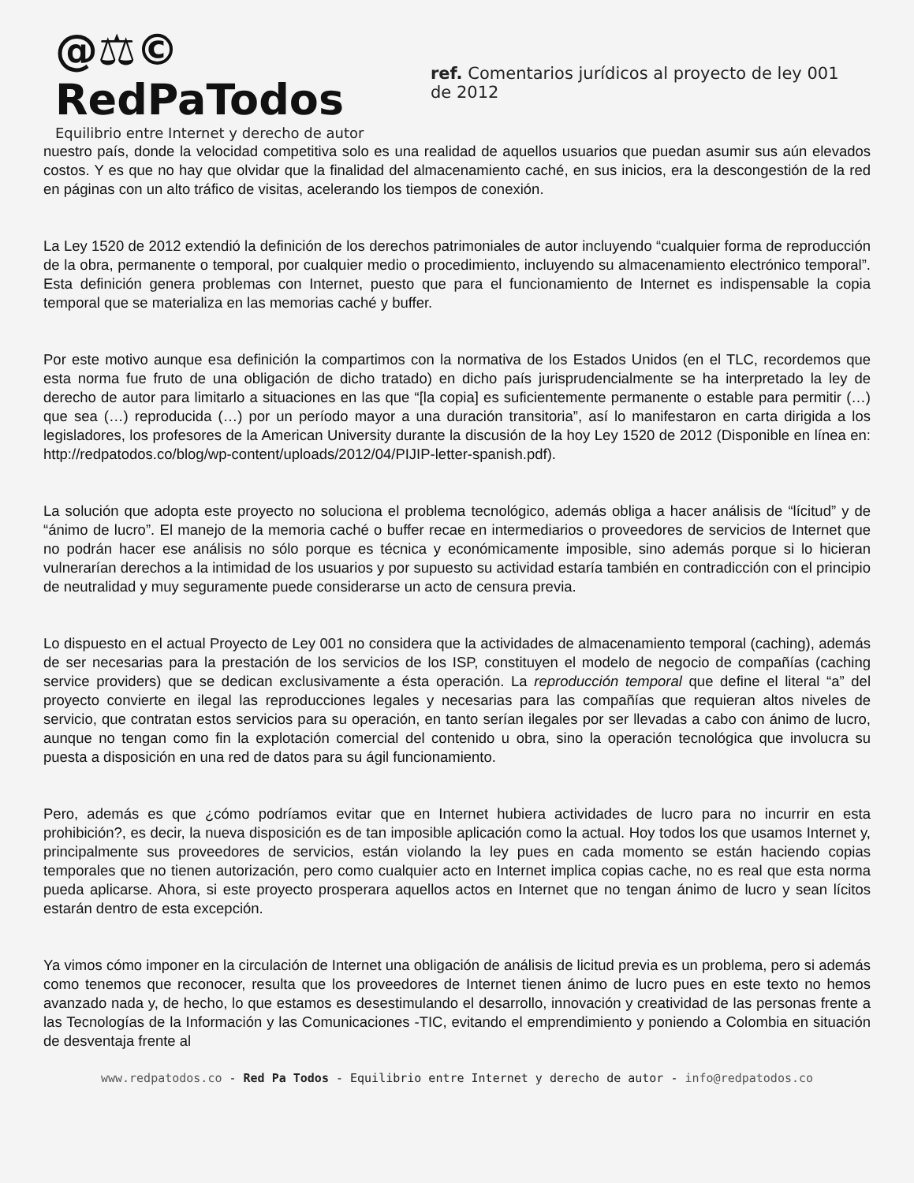@⚖© RedPaTodos
Equilibrio entre Internet y derecho de autor
ref. Comentarios jurídicos al proyecto de ley 001 de 2012
nuestro país, donde la velocidad competitiva solo es una realidad de aquellos usuarios que puedan asumir sus aún elevados costos. Y es que no hay que olvidar que la finalidad del almacenamiento caché, en sus inicios, era la descongestión de la red en páginas con un alto tráfico de visitas, acelerando los tiempos de conexión.
La Ley 1520 de 2012 extendió la definición de los derechos patrimoniales de autor incluyendo “cualquier forma de reproducción de la obra, permanente o temporal, por cualquier medio o procedimiento, incluyendo su almacenamiento electrónico temporal”. Esta definición genera problemas con Internet, puesto que para el funcionamiento de Internet es indispensable la copia temporal que se materializa en las memorias caché y buffer.
Por este motivo aunque esa definición la compartimos con la normativa de los Estados Unidos (en el TLC, recordemos que esta norma fue fruto de una obligación de dicho tratado) en dicho país jurisprudencialmente se ha interpretado la ley de derecho de autor para limitarlo a situaciones en las que “[la copia] es suficientemente permanente o estable para permitir (…) que sea (…) reproducida (…) por un período mayor a una duración transitoria”, así lo manifestaron en carta dirigida a los legisladores, los profesores de la American University durante la discusión de la hoy Ley 1520 de 2012 (Disponible en línea en: http://redpatodos.co/blog/wp-content/uploads/2012/04/PIJIP-letter-spanish.pdf).
La solución que adopta este proyecto no soluciona el problema tecnológico, además obliga a hacer análisis de “lícitud” y de “ánimo de lucro”. El manejo de la memoria caché o buffer recae en intermediarios o proveedores de servicios de Internet que no podrán hacer ese análisis no sólo porque es técnica y económicamente imposible, sino además porque si lo hicieran vulnerarían derechos a la intimidad de los usuarios y por supuesto su actividad estaría también en contradicción con el principio de neutralidad y muy seguramente puede considerarse un acto de censura previa.
Lo dispuesto en el actual Proyecto de Ley 001 no considera que la actividades de almacenamiento temporal (caching), además de ser necesarias para la prestación de los servicios de los ISP, constituyen el modelo de negocio de compañías (caching service providers) que se dedican exclusivamente a ésta operación. La reproducción temporal que define el literal “a” del proyecto convierte en ilegal las reproducciones legales y necesarias para las compañías que requieran altos niveles de servicio, que contratan estos servicios para su operación, en tanto serían ilegales por ser llevadas a cabo con ánimo de lucro, aunque no tengan como fin la explotación comercial del contenido u obra, sino la operación tecnológica que involucra su puesta a disposición en una red de datos para su ágil funcionamiento.
Pero, además es que ¿cómo podríamos evitar que en Internet hubiera actividades de lucro para no incurrir en esta prohibición?, es decir, la nueva disposición es de tan imposible aplicación como la actual. Hoy todos los que usamos Internet y, principalmente sus proveedores de servicios, están violando la ley pues en cada momento se están haciendo copias temporales que no tienen autorización, pero como cualquier acto en Internet implica copias cache, no es real que esta norma pueda aplicarse. Ahora, si este proyecto prosperara aquellos actos en Internet que no tengan ánimo de lucro y sean lícitos estarán dentro de esta excepción.
Ya vimos cómo imponer en la circulación de Internet una obligación de análisis de licitud previa es un problema, pero si además como tenemos que reconocer, resulta que los proveedores de Internet tienen ánimo de lucro pues en este texto no hemos avanzado nada y, de hecho, lo que estamos es desestimulando el desarrollo, innovación y creatividad de las personas frente a las Tecnologías de la Información y las Comunicaciones -TIC, evitando el emprendimiento y poniendo a Colombia en situación de desventaja frente al
www.redpatodos.co - Red Pa Todos - Equilibrio entre Internet y derecho de autor - info@redpatodos.co